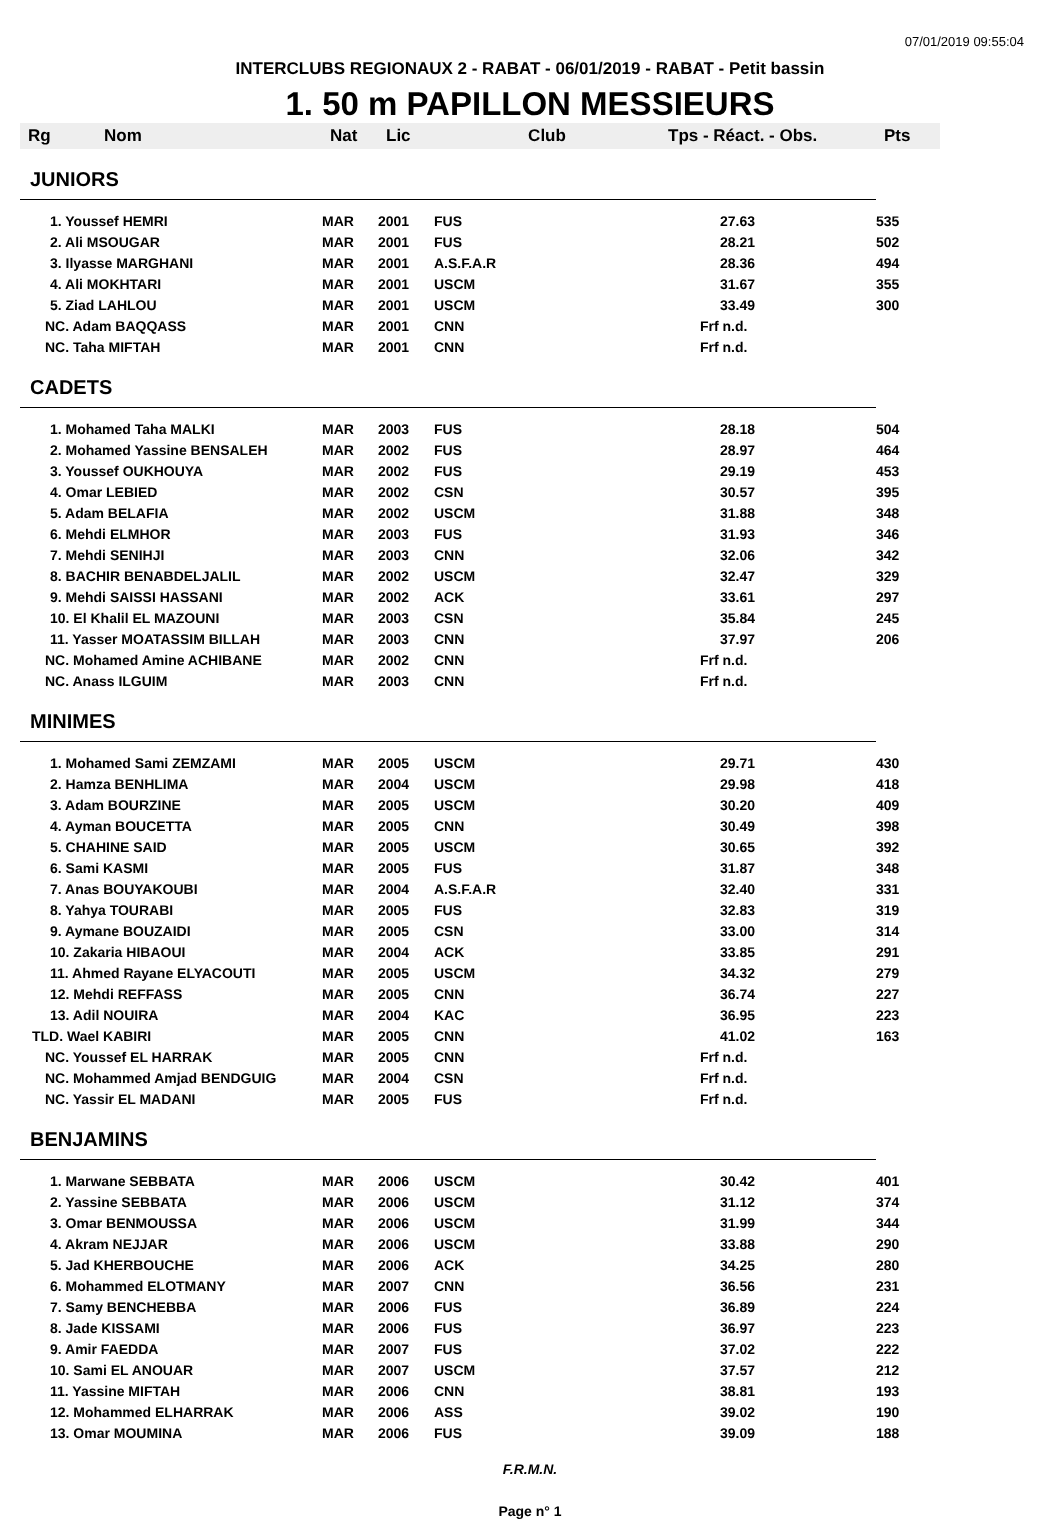07/01/2019 09:55:04
INTERCLUBS REGIONAUX 2 - RABAT - 06/01/2019 - RABAT - Petit bassin
1. 50 m PAPILLON MESSIEURS
| Rg | Nom | Nat | Lic | Club | Tps - Réact. - Obs. | Pts |
| --- | --- | --- | --- | --- | --- | --- |
| JUNIORS | | | | | | |
| 1. Youssef HEMRI | | MAR | 2001 | FUS | 27.63 | 535 |
| 2. Ali MSOUGAR | | MAR | 2001 | FUS | 28.21 | 502 |
| 3. Ilyasse MARGHANI | | MAR | 2001 | A.S.F.A.R | 28.36 | 494 |
| 4. Ali MOKHTARI | | MAR | 2001 | USCM | 31.67 | 355 |
| 5. Ziad LAHLOU | | MAR | 2001 | USCM | 33.49 | 300 |
| NC. Adam BAQQASS | | MAR | 2001 | CNN | Frf n.d. | |
| NC. Taha MIFTAH | | MAR | 2001 | CNN | Frf n.d. | |
| CADETS | | | | | | |
| 1. Mohamed Taha MALKI | | MAR | 2003 | FUS | 28.18 | 504 |
| 2. Mohamed Yassine BENSALEH | | MAR | 2002 | FUS | 28.97 | 464 |
| 3. Youssef OUKHOUYA | | MAR | 2002 | FUS | 29.19 | 453 |
| 4. Omar LEBIED | | MAR | 2002 | CSN | 30.57 | 395 |
| 5. Adam BELAFIA | | MAR | 2002 | USCM | 31.88 | 348 |
| 6. Mehdi ELMHOR | | MAR | 2003 | FUS | 31.93 | 346 |
| 7. Mehdi SENIHJI | | MAR | 2003 | CNN | 32.06 | 342 |
| 8. BACHIR BENABDELJALIL | | MAR | 2002 | USCM | 32.47 | 329 |
| 9. Mehdi SAISSI HASSANI | | MAR | 2002 | ACK | 33.61 | 297 |
| 10. El Khalil EL MAZOUNI | | MAR | 2003 | CSN | 35.84 | 245 |
| 11. Yasser MOATASSIM BILLAH | | MAR | 2003 | CNN | 37.97 | 206 |
| NC. Mohamed Amine ACHIBANE | | MAR | 2002 | CNN | Frf n.d. | |
| NC. Anass ILGUIM | | MAR | 2003 | CNN | Frf n.d. | |
| MINIMES | | | | | | |
| 1. Mohamed Sami ZEMZAMI | | MAR | 2005 | USCM | 29.71 | 430 |
| 2. Hamza BENHLIMA | | MAR | 2004 | USCM | 29.98 | 418 |
| 3. Adam BOURZINE | | MAR | 2005 | USCM | 30.20 | 409 |
| 4. Ayman BOUCETTA | | MAR | 2005 | CNN | 30.49 | 398 |
| 5. CHAHINE SAID | | MAR | 2005 | USCM | 30.65 | 392 |
| 6. Sami KASMI | | MAR | 2005 | FUS | 31.87 | 348 |
| 7. Anas BOUYAKOUBI | | MAR | 2004 | A.S.F.A.R | 32.40 | 331 |
| 8. Yahya TOURABI | | MAR | 2005 | FUS | 32.83 | 319 |
| 9. Aymane BOUZAIDI | | MAR | 2005 | CSN | 33.00 | 314 |
| 10. Zakaria HIBAOUI | | MAR | 2004 | ACK | 33.85 | 291 |
| 11. Ahmed Rayane ELYACOUTI | | MAR | 2005 | USCM | 34.32 | 279 |
| 12. Mehdi REFFASS | | MAR | 2005 | CNN | 36.74 | 227 |
| 13. Adil NOUIRA | | MAR | 2004 | KAC | 36.95 | 223 |
| TLD. Wael KABIRI | | MAR | 2005 | CNN | 41.02 | 163 |
| NC. Youssef EL HARRAK | | MAR | 2005 | CNN | Frf n.d. | |
| NC. Mohammed Amjad BENDGUIG | | MAR | 2004 | CSN | Frf n.d. | |
| NC. Yassir EL MADANI | | MAR | 2005 | FUS | Frf n.d. | |
| BENJAMINS | | | | | | |
| 1. Marwane SEBBATA | | MAR | 2006 | USCM | 30.42 | 401 |
| 2. Yassine SEBBATA | | MAR | 2006 | USCM | 31.12 | 374 |
| 3. Omar BENMOUSSA | | MAR | 2006 | USCM | 31.99 | 344 |
| 4. Akram NEJJAR | | MAR | 2006 | USCM | 33.88 | 290 |
| 5. Jad KHERBOUCHE | | MAR | 2006 | ACK | 34.25 | 280 |
| 6. Mohammed ELOTMANY | | MAR | 2007 | CNN | 36.56 | 231 |
| 7. Samy BENCHEBBA | | MAR | 2006 | FUS | 36.89 | 224 |
| 8. Jade KISSAMI | | MAR | 2006 | FUS | 36.97 | 223 |
| 9. Amir FAEDDA | | MAR | 2007 | FUS | 37.02 | 222 |
| 10. Sami EL ANOUAR | | MAR | 2007 | USCM | 37.57 | 212 |
| 11. Yassine MIFTAH | | MAR | 2006 | CNN | 38.81 | 193 |
| 12. Mohammed ELHARRAK | | MAR | 2006 | ASS | 39.02 | 190 |
| 13. Omar MOUMINA | | MAR | 2006 | FUS | 39.09 | 188 |
F.R.M.N.
Page n° 1